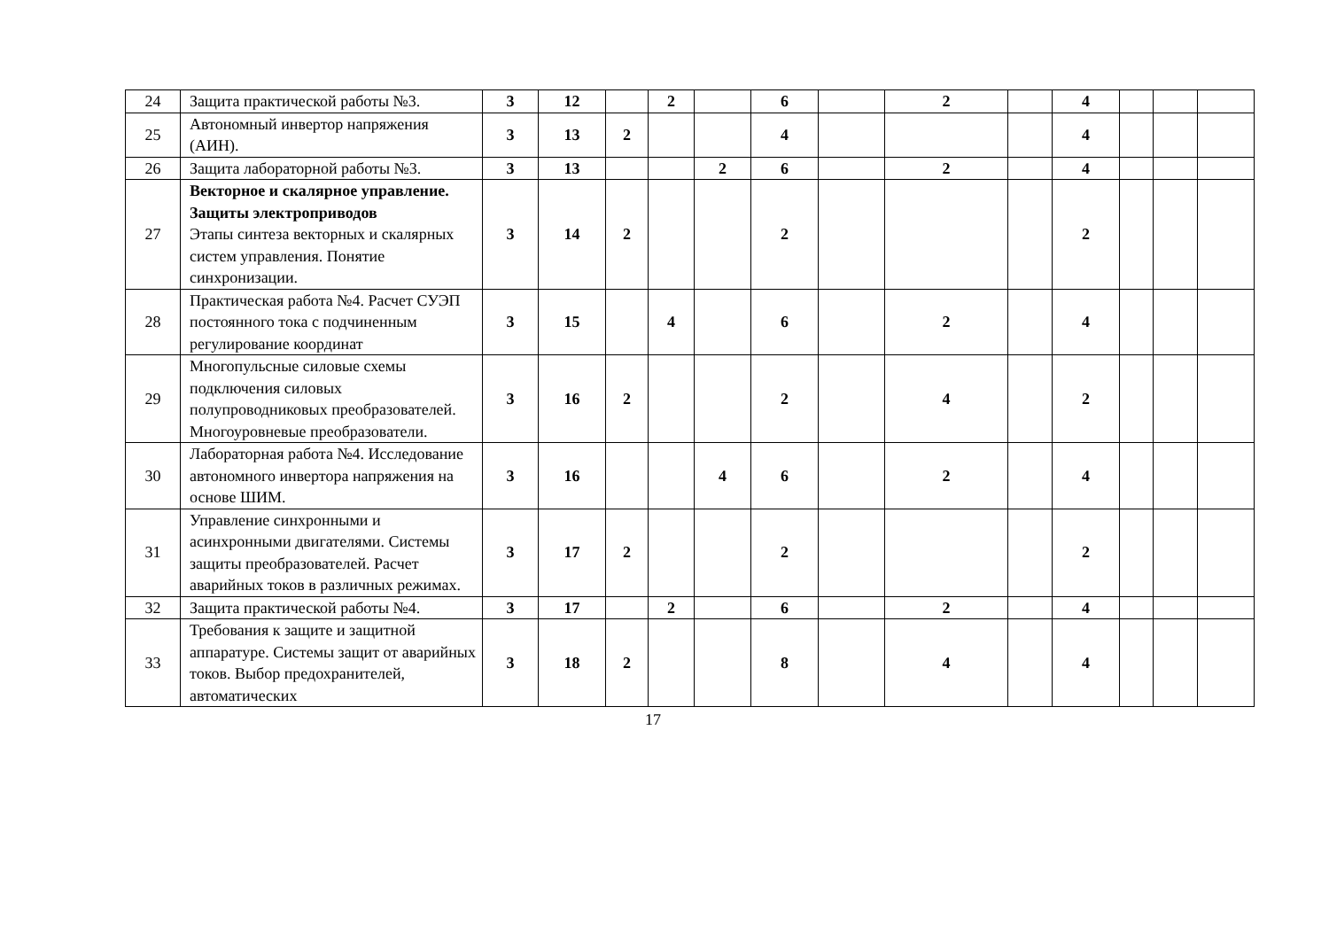| 24 | Защита практической работы №3. | 3 | 12 | | 2 | | 6 | | 2 | | 4 | | | |
| 25 | Автономный инвертор напряжения (АИН). | 3 | 13 | 2 | | | 4 | | | | 4 | | | |
| 26 | Защита лабораторной работы №3. | 3 | 13 | | | 2 | 6 | | 2 | | 4 | | | |
| 27 | Векторное и скалярное управление. Защиты электроприводов Этапы синтеза векторных и скалярных систем управления. Понятие синхронизации. | 3 | 14 | 2 | | | 2 | | | | 2 | | | |
| 28 | Практическая работа №4. Расчет СУЭП постоянного тока с подчиненным регулирование координат | 3 | 15 | | 4 | | 6 | | 2 | | 4 | | | |
| 29 | Многопульсные силовые схемы подключения силовых полупроводниковых преобразователей. Многоуровневые преобразователи. | 3 | 16 | 2 | | | 2 | | 4 | | 2 | | | |
| 30 | Лабораторная работа №4. Исследование автономного инвертора напряжения на основе ШИМ. | 3 | 16 | | | 4 | 6 | | 2 | | 4 | | | |
| 31 | Управление синхронными и асинхронными двигателями. Системы защиты преобразователей. Расчет аварийных токов в различных режимах. | 3 | 17 | 2 | | | 2 | | | | 2 | | | |
| 32 | Защита практической работы №4. | 3 | 17 | | 2 | | 6 | | 2 | | 4 | | | |
| 33 | Требования к защите и защитной аппаратуре. Системы защит от аварийных токов. Выбор предохранителей, автоматических | 3 | 18 | 2 | | | 8 | | 4 | | 4 | | | |
17